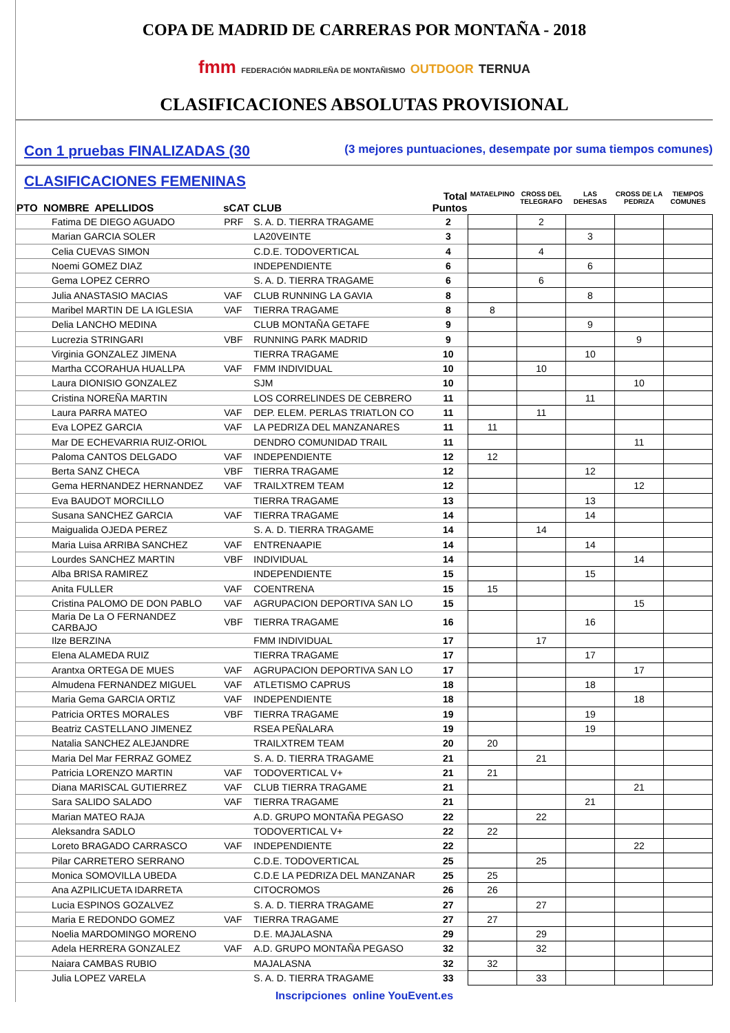COPA DE MADRID DE CARRERAS POR MONTAÑA - 2018
fmm FEDERACIÓN MADRILEÑA DE MONTAÑISMO OUTDOOR TERNUA
CLASIFICACIONES ABSOLUTAS PROVISIONAL
Con 1 pruebas FINALIZADAS (30 (3 mejores puntuaciones, desempate por suma tiempos comunes)
CLASIFICACIONES FEMENINAS
| PTO NOMBRE APELLIDOS | sCAT | CLUB | Total Puntos | MATAELPINO | CROSS DEL TELEGRAFO | LAS DEHESAS | CROSS DE LA PEDRIZA | TIEMPOS COMUNES |
| --- | --- | --- | --- | --- | --- | --- | --- | --- |
| Fatima DE DIEGO AGUADO | PRF | S. A. D. TIERRA TRAGAME | 2 | | 2 | | | |
| Marian GARCIA SOLER | | LA20VEINTE | 3 | | | 3 | | |
| Celia CUEVAS SIMON | | C.D.E. TODOVERTICAL | 4 | | 4 | | | |
| Noemi GOMEZ DIAZ | | INDEPENDIENTE | 6 | | | 6 | | |
| Gema LOPEZ CERRO | | S. A. D. TIERRA TRAGAME | 6 | | 6 | | | |
| Julia ANASTASIO MACIAS | VAF | CLUB RUNNING LA GAVIA | 8 | | | 8 | | |
| Maribel MARTIN DE LA IGLESIA | VAF | TIERRA TRAGAME | 8 | 8 | | | | |
| Delia LANCHO MEDINA | | CLUB MONTAÑA GETAFE | 9 | | | 9 | | |
| Lucrezia STRINGARI | VBF | RUNNING PARK MADRID | 9 | | | | 9 | |
| Virginia GONZALEZ JIMENA | | TIERRA TRAGAME | 10 | | | 10 | | |
| Martha CCORAHUA HUALLPA | VAF | FMM INDIVIDUAL | 10 | | 10 | | | |
| Laura DIONISIO GONZALEZ | | SJM | 10 | | | | 10 | |
| Cristina NOREÑA MARTIN | | LOS CORRELINDES DE CEBRERO | 11 | | | 11 | | |
| Laura PARRA MATEO | VAF | DEP. ELEM. PERLAS TRIATLON CO | 11 | | 11 | | | |
| Eva LOPEZ GARCIA | VAF | LA PEDRIZA DEL MANZANARES | 11 | 11 | | | | |
| Mar DE ECHEVARRIA RUIZ-ORIOL | | DENDRO COMUNIDAD TRAIL | 11 | | | | 11 | |
| Paloma CANTOS DELGADO | VAF | INDEPENDIENTE | 12 | 12 | | | | |
| Berta SANZ CHECA | VBF | TIERRA TRAGAME | 12 | | | 12 | | |
| Gema HERNANDEZ HERNANDEZ | VAF | TRAILXTREM TEAM | 12 | | | | 12 | |
| Eva BAUDOT MORCILLO | | TIERRA TRAGAME | 13 | | | 13 | | |
| Susana SANCHEZ GARCIA | VAF | TIERRA TRAGAME | 14 | | | 14 | | |
| Maigualida OJEDA PEREZ | | S. A. D. TIERRA TRAGAME | 14 | | 14 | | | |
| Maria Luisa ARRIBA SANCHEZ | VAF | ENTRENAAPIE | 14 | | | 14 | | |
| Lourdes SANCHEZ MARTIN | VBF | INDIVIDUAL | 14 | | | | 14 | |
| Alba BRISA RAMIREZ | | INDEPENDIENTE | 15 | | | 15 | | |
| Anita FULLER | VAF | COENTRENA | 15 | 15 | | | | |
| Cristina PALOMO DE DON PABLO | VAF | AGRUPACION DEPORTIVA SAN LO | 15 | | | | 15 | |
| Maria De La O FERNANDEZ CARBAJO | VBF | TIERRA TRAGAME | 16 | | | 16 | | |
| Ilze BERZINA | | FMM INDIVIDUAL | 17 | | 17 | | | |
| Elena ALAMEDA RUIZ | | TIERRA TRAGAME | 17 | | | 17 | | |
| Arantxa ORTEGA DE MUES | VAF | AGRUPACION DEPORTIVA SAN LO | 17 | | | | 17 | |
| Almudena FERNANDEZ MIGUEL | VAF | ATLETISMO CAPRUS | 18 | | | 18 | | |
| Maria Gema GARCIA ORTIZ | VAF | INDEPENDIENTE | 18 | | | | 18 | |
| Patricia ORTES MORALES | VBF | TIERRA TRAGAME | 19 | | | 19 | | |
| Beatriz CASTELLANO JIMENEZ | | RSEA PEÑALARA | 19 | | | 19 | | |
| Natalia SANCHEZ ALEJANDRE | | TRAILXTREM TEAM | 20 | 20 | | | | |
| Maria Del Mar FERRAZ GOMEZ | | S. A. D. TIERRA TRAGAME | 21 | | 21 | | | |
| Patricia LORENZO MARTIN | VAF | TODOVERTICAL V+ | 21 | 21 | | | | |
| Diana MARISCAL GUTIERREZ | VAF | CLUB TIERRA TRAGAME | 21 | | | | 21 | |
| Sara SALIDO SALADO | VAF | TIERRA TRAGAME | 21 | | | 21 | | |
| Marian MATEO RAJA | | A.D. GRUPO MONTAÑA PEGASO | 22 | | 22 | | | |
| Aleksandra SADLO | | TODOVERTICAL V+ | 22 | 22 | | | | |
| Loreto BRAGADO CARRASCO | VAF | INDEPENDIENTE | 22 | | | | 22 | |
| Pilar CARRETERO SERRANO | | C.D.E. TODOVERTICAL | 25 | | 25 | | | |
| Monica SOMOVILLA UBEDA | | C.D.E LA PEDRIZA DEL MANZANAR | 25 | 25 | | | | |
| Ana AZPILICUETA IDARRETA | | CITOCROMOS | 26 | 26 | | | | |
| Lucia ESPINOS GOZALVEZ | | S. A. D. TIERRA TRAGAME | 27 | | 27 | | | |
| Maria E REDONDO GOMEZ | VAF | TIERRA TRAGAME | 27 | 27 | | | | |
| Noelia MARDOMINGO MORENO | | D.E. MAJALASNA | 29 | | 29 | | | |
| Adela HERRERA GONZALEZ | VAF | A.D. GRUPO MONTAÑA PEGASO | 32 | | 32 | | | |
| Naiara CAMBAS RUBIO | | MAJALASNA | 32 | 32 | | | | |
| Julia LOPEZ VARELA | | S. A. D. TIERRA TRAGAME | 33 | | 33 | | | |
Inscripciones online YouEvent.es